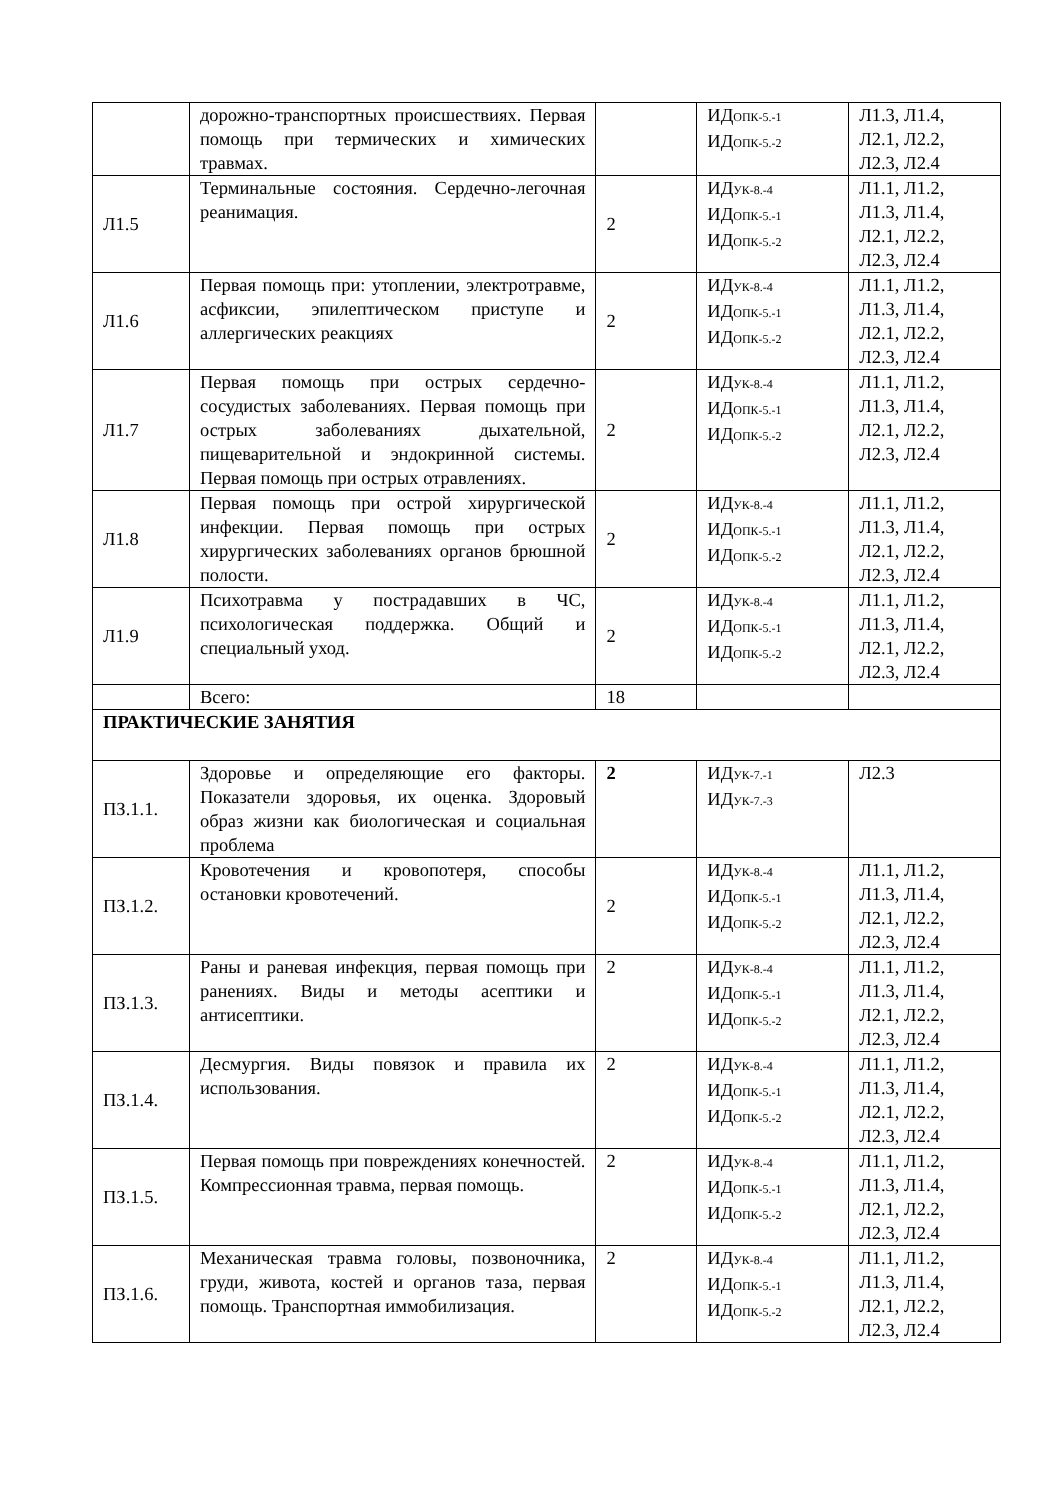| | дорожно-транспортных происшествиях. Первая помощь при термических и химических травмах. | | ИД ОПК-5.-1 ИД ОПК-5.-2 | Л1.3, Л1.4, Л2.1, Л2.2, Л2.3, Л2.4 |
| Л1.5 | Терминальные состояния. Сердечно-легочная реанимация. | 2 | ИД УК-8.-4 ИД ОПК-5.-1 ИД ОПК-5.-2 | Л1.1, Л1.2, Л1.3, Л1.4, Л2.1, Л2.2, Л2.3, Л2.4 |
| Л1.6 | Первая помощь при: утоплении, электротравме, асфиксии, эпилептическом приступе и аллергических реакциях | 2 | ИД УК-8.-4 ИД ОПК-5.-1 ИД ОПК-5.-2 | Л1.1, Л1.2, Л1.3, Л1.4, Л2.1, Л2.2, Л2.3, Л2.4 |
| Л1.7 | Первая помощь при острых сердечно-сосудистых заболеваниях. Первая помощь при острых заболеваниях дыхательной, пищеварительной и эндокринной системы. Первая помощь при острых отравлениях. | 2 | ИД УК-8.-4 ИД ОПК-5.-1 ИД ОПК-5.-2 | Л1.1, Л1.2, Л1.3, Л1.4, Л2.1, Л2.2, Л2.3, Л2.4 |
| Л1.8 | Первая помощь при острой хирургической инфекции. Первая помощь при острых хирургических заболеваниях органов брюшной полости. | 2 | ИД УК-8.-4 ИД ОПК-5.-1 ИД ОПК-5.-2 | Л1.1, Л1.2, Л1.3, Л1.4, Л2.1, Л2.2, Л2.3, Л2.4 |
| Л1.9 | Психотравма у пострадавших в ЧС, психологическая поддержка. Общий и специальный уход. | 2 | ИД УК-8.-4 ИД ОПК-5.-1 ИД ОПК-5.-2 | Л1.1, Л1.2, Л1.3, Л1.4, Л2.1, Л2.2, Л2.3, Л2.4 |
| | Всего: | 18 | | |
| ПРАКТИЧЕСКИЕ ЗАНЯТИЯ | | | | |
| ПЗ.1.1. | Здоровье и определяющие его факторы. Показатели здоровья, их оценка. Здоровый образ жизни как биологическая и социальная проблема | 2 | ИД УК-7.-1 ИД УК-7.-3 | Л2.3 |
| ПЗ.1.2. | Кровотечения и кровопотеря, способы остановки кровотечений. | 2 | ИД УК-8.-4 ИД ОПК-5.-1 ИД ОПК-5.-2 | Л1.1, Л1.2, Л1.3, Л1.4, Л2.1, Л2.2, Л2.3, Л2.4 |
| ПЗ.1.3. | Раны и раневая инфекция, первая помощь при ранениях. Виды и методы асептики и антисептики. | 2 | ИД УК-8.-4 ИД ОПК-5.-1 ИД ОПК-5.-2 | Л1.1, Л1.2, Л1.3, Л1.4, Л2.1, Л2.2, Л2.3, Л2.4 |
| ПЗ.1.4. | Десмургия. Виды повязок и правила их использования. | 2 | ИД УК-8.-4 ИД ОПК-5.-1 ИД ОПК-5.-2 | Л1.1, Л1.2, Л1.3, Л1.4, Л2.1, Л2.2, Л2.3, Л2.4 |
| ПЗ.1.5. | Первая помощь при повреждениях конечностей. Компрессионная травма, первая помощь. | 2 | ИД УК-8.-4 ИД ОПК-5.-1 ИД ОПК-5.-2 | Л1.1, Л1.2, Л1.3, Л1.4, Л2.1, Л2.2, Л2.3, Л2.4 |
| ПЗ.1.6. | Механическая травма головы, позвоночника, груди, живота, костей и органов таза, первая помощь. Транспортная иммобилизация. | 2 | ИД УК-8.-4 ИД ОПК-5.-1 ИД ОПК-5.-2 | Л1.1, Л1.2, Л1.3, Л1.4, Л2.1, Л2.2, Л2.3, Л2.4 |